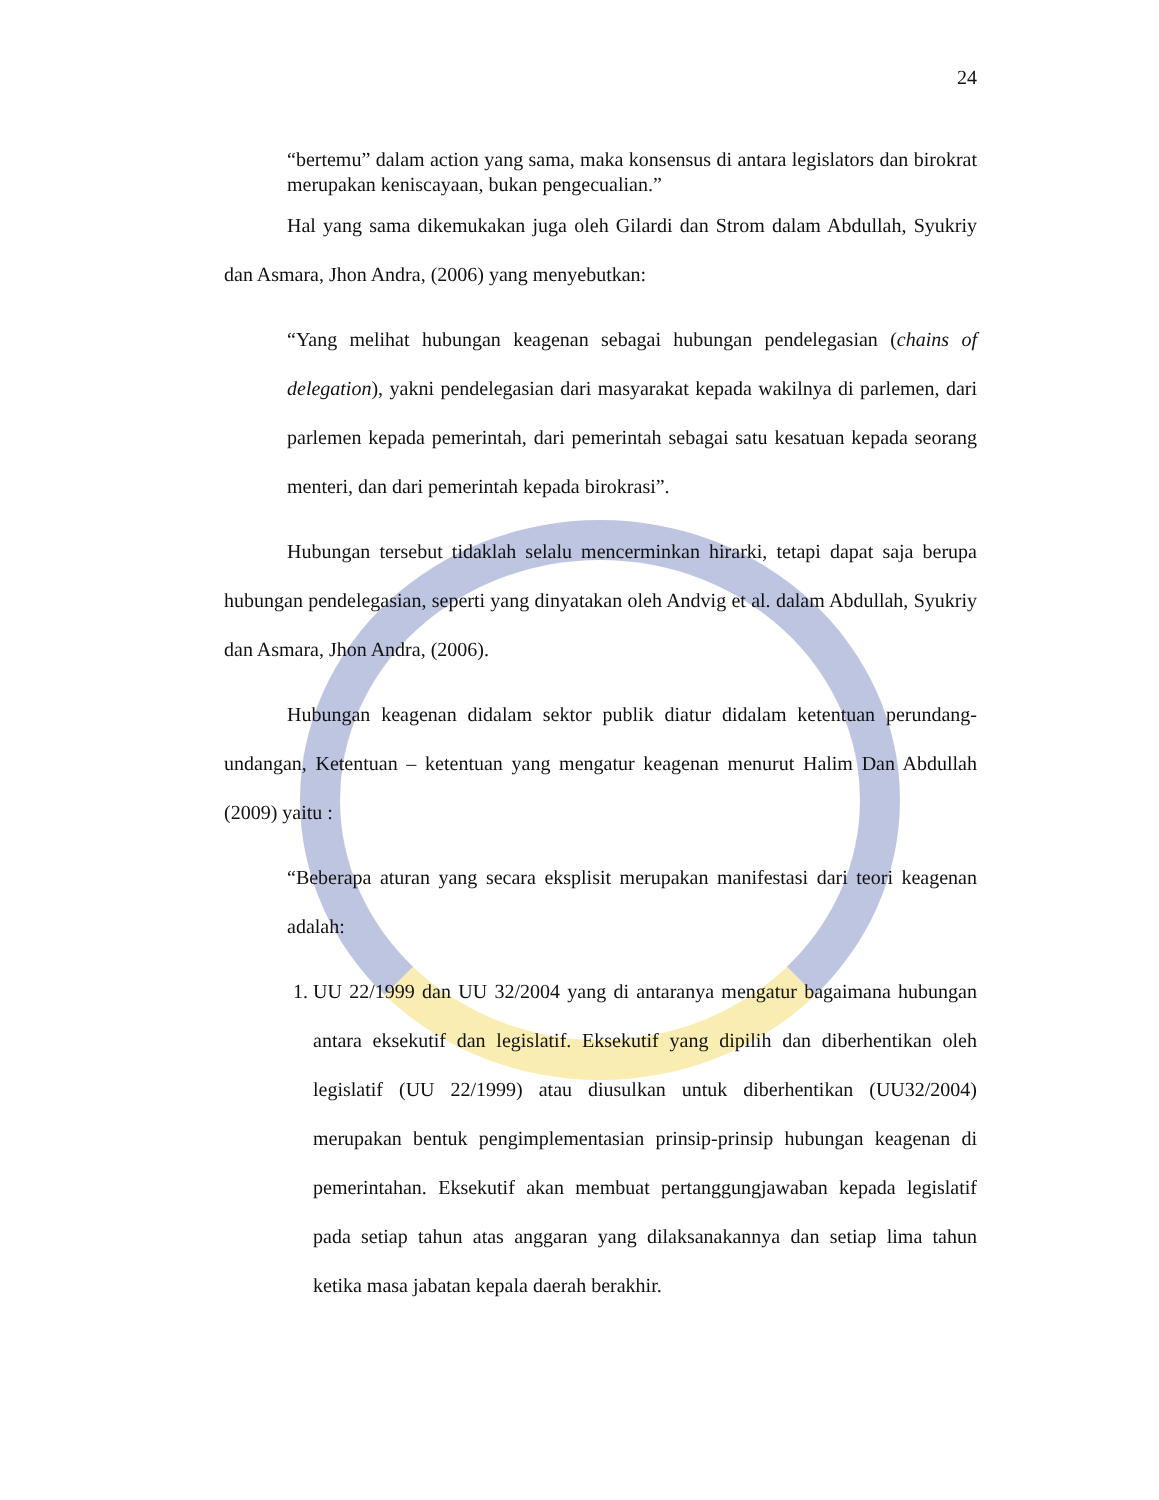24
“bertemu” dalam action yang sama, maka konsensus di antara legislators dan birokrat merupakan keniscayaan, bukan pengecualian.”
Hal yang sama dikemukakan juga oleh Gilardi dan Strom dalam Abdullah, Syukriy dan Asmara, Jhon Andra, (2006) yang menyebutkan:
“Yang melihat hubungan keagenan sebagai hubungan pendelegasian (chains of delegation), yakni pendelegasian dari masyarakat kepada wakilnya di parlemen, dari parlemen kepada pemerintah, dari pemerintah sebagai satu kesatuan kepada seorang menteri, dan dari pemerintah kepada birokrasi”.
Hubungan tersebut tidaklah selalu mencerminkan hirarki, tetapi dapat saja berupa hubungan pendelegasian, seperti yang dinyatakan oleh Andvig et al. dalam Abdullah, Syukriy dan Asmara, Jhon Andra, (2006).
Hubungan keagenan didalam sektor publik diatur didalam ketentuan perundang-undangan, Ketentuan – ketentuan yang mengatur keagenan menurut Halim Dan Abdullah (2009) yaitu :
“Beberapa aturan yang secara eksplisit merupakan manifestasi dari teori keagenan adalah:
1. UU 22/1999 dan UU 32/2004 yang di antaranya mengatur bagaimana hubungan antara eksekutif dan legislatif. Eksekutif yang dipilih dan diberhentikan oleh legislatif (UU 22/1999) atau diusulkan untuk diberhentikan (UU32/2004) merupakan bentuk pengimplementasian prinsip-prinsip hubungan keagenan di pemerintahan. Eksekutif akan membuat pertanggungjawaban kepada legislatif pada setiap tahun atas anggaran yang dilaksanakannya dan setiap lima tahun ketika masa jabatan kepala daerah berakhir.